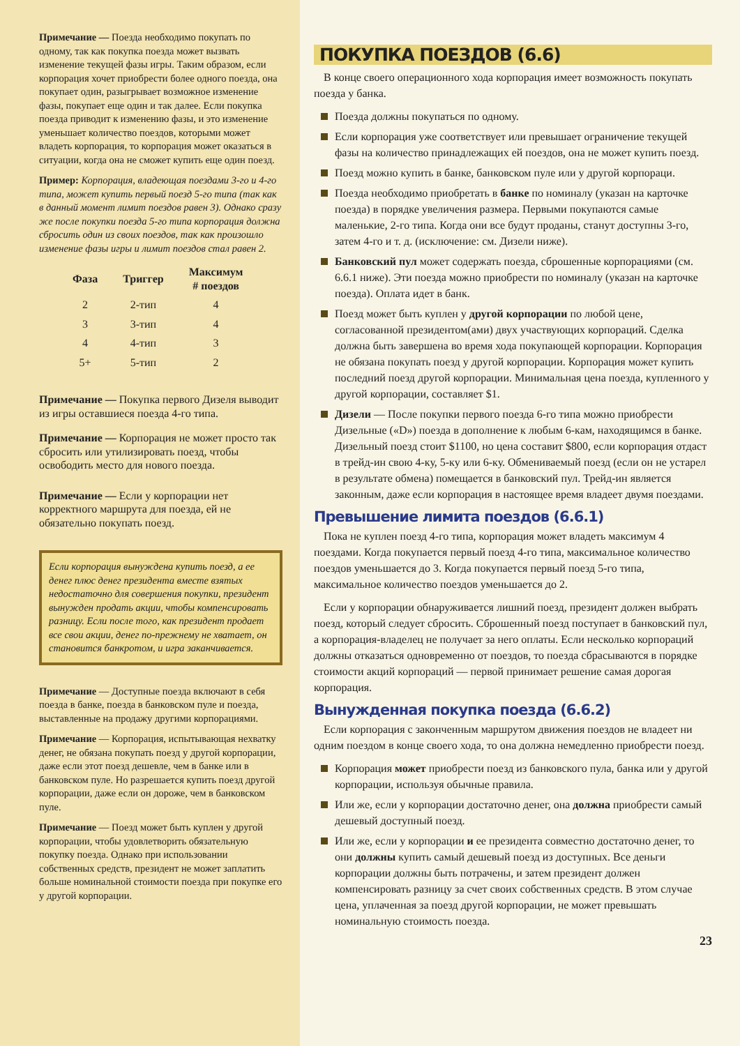Примечание — Поезда необходимо покупать по одному, так как покупка поезда может вызвать изменение текущей фазы игры. Таким образом, если корпорация хочет приобрести более одного поезда, она покупает один, разыгрывает возможное изменение фазы, покупает еще один и так далее. Если покупка поезда приводит к изменению фазы, и это изменение уменьшает количество поездов, которыми может владеть корпорация, то корпорация может оказаться в ситуации, когда она не сможет купить еще один поезд.
Пример: Корпорация, владеющая поездами 3-го и 4-го типа, может купить первый поезд 5-го типа (так как в данный момент лимит поездов равен 3). Однако сразу же после покупки поезда 5-го типа корпорация должна сбросить один из своих поездов, так как произошло изменение фазы игры и лимит поездов стал равен 2.
| Фаза | Триггер | Максимум # поездов |
| --- | --- | --- |
| 2 | 2-тип | 4 |
| 3 | 3-тип | 4 |
| 4 | 4-тип | 3 |
| 5+ | 5-тип | 2 |
Примечание — Покупка первого Дизеля выводит из игры оставшиеся поезда 4-го типа.
Примечание — Корпорация не может просто так сбросить или утилизировать поезд, чтобы освободить место для нового поезда.
Примечание — Если у корпорации нет корректного маршрута для поезда, ей не обязательно покупать поезд.
Если корпорация вынуждена купить поезд, а ее денег плюс денег президента вместе взятых недостаточно для совершения покупки, президент вынужден продать акции, чтобы компенсировать разницу. Если после того, как президент продает все свои акции, денег по-прежнему не хватает, он становится банкротом, и игра заканчивается.
Примечание — Доступные поезда включают в себя поезда в банке, поезда в банковском пуле и поезда, выставленные на продажу другими корпорациями.
Примечание — Корпорация, испытывающая нехватку денег, не обязана покупать поезд у другой корпорации, даже если этот поезд дешевле, чем в банке или в банковском пуле. Но разрешается купить поезд другой корпорации, даже если он дороже, чем в банковском пуле.
Примечание — Поезд может быть куплен у другой корпорации, чтобы удовлетворить обязательную покупку поезда. Однако при использовании собственных средств, президент не может заплатить больше номинальной стоимости поезда при покупке его у другой корпорации.
ПОКУПКА ПОЕЗДОВ (6.6)
В конце своего операционного хода корпорация имеет возможность покупать поезда у банка.
Поезда должны покупаться по одному.
Если корпорация уже соответствует или превышает ограничение текущей фазы на количество принадлежащих ей поездов, она не может купить поезд.
Поезд можно купить в банке, банковском пуле или у другой корпораци.
Поезда необходимо приобретать в банке по номиналу (указан на карточке поезда) в порядке увеличения размера. Первыми покупаются самые маленькие, 2-го типа. Когда они все будут проданы, станут доступны 3-го, затем 4-го и т. д. (исключение: см. Дизели ниже).
Банковский пул может содержать поезда, сброшенные корпорациями (см. 6.6.1 ниже). Эти поезда можно приобрести по номиналу (указан на карточке поезда). Оплата идет в банк.
Поезд может быть куплен у другой корпорации по любой цене, согласованной президентом(ами) двух участвующих корпораций. Сделка должна быть завершена во время хода покупающей корпорации. Корпорация не обязана покупать поезд у другой корпорации. Корпорация может купить последний поезд другой корпорации. Минимальная цена поезда, купленного у другой корпорации, составляет $1.
Дизели — После покупки первого поезда 6-го типа можно приобрести Дизельные («D») поезда в дополнение к любым 6-кам, находящимся в банке. Дизельный поезд стоит $1100, но цена составит $800, если корпорация отдаст в трейд-ин свою 4-ку, 5-ку или 6-ку. Обмениваемый поезд (если он не устарел в результате обмена) помещается в банковский пул. Трейд-ин является законным, даже если корпорация в настоящее время владеет двумя поездами.
Превышение лимита поездов (6.6.1)
Пока не куплен поезд 4-го типа, корпорация может владеть максимум 4 поездами. Когда покупается первый поезд 4-го типа, максимальное количество поездов уменьшается до 3. Когда покупается первый поезд 5-го типа, максимальное количество поездов уменьшается до 2.
Если у корпорации обнаруживается лишний поезд, президент должен выбрать поезд, который следует сбросить. Сброшенный поезд поступает в банковский пул, а корпорация-владелец не получает за него оплаты. Если несколько корпораций должны отказаться одновременно от поездов, то поезда сбрасываются в порядке стоимости акций корпораций — первой принимает решение самая дорогая корпорация.
Вынужденная покупка поезда (6.6.2)
Если корпорация с законченным маршрутом движения поездов не владеет ни одним поездом в конце своего хода, то она должна немедленно приобрести поезд.
Корпорация может приобрести поезд из банковского пула, банка или у другой корпорации, используя обычные правила.
Или же, если у корпорации достаточно денег, она должна приобрести самый дешевый доступный поезд.
Или же, если у корпорации и ее президента совместно достаточно денег, то они должны купить самый дешевый поезд из доступных. Все деньги корпорации должны быть потрачены, и затем президент должен компенсировать разницу за счет своих собственных средств. В этом случае цена, уплаченная за поезд другой корпорации, не может превышать номинальную стоимость поезда.
23